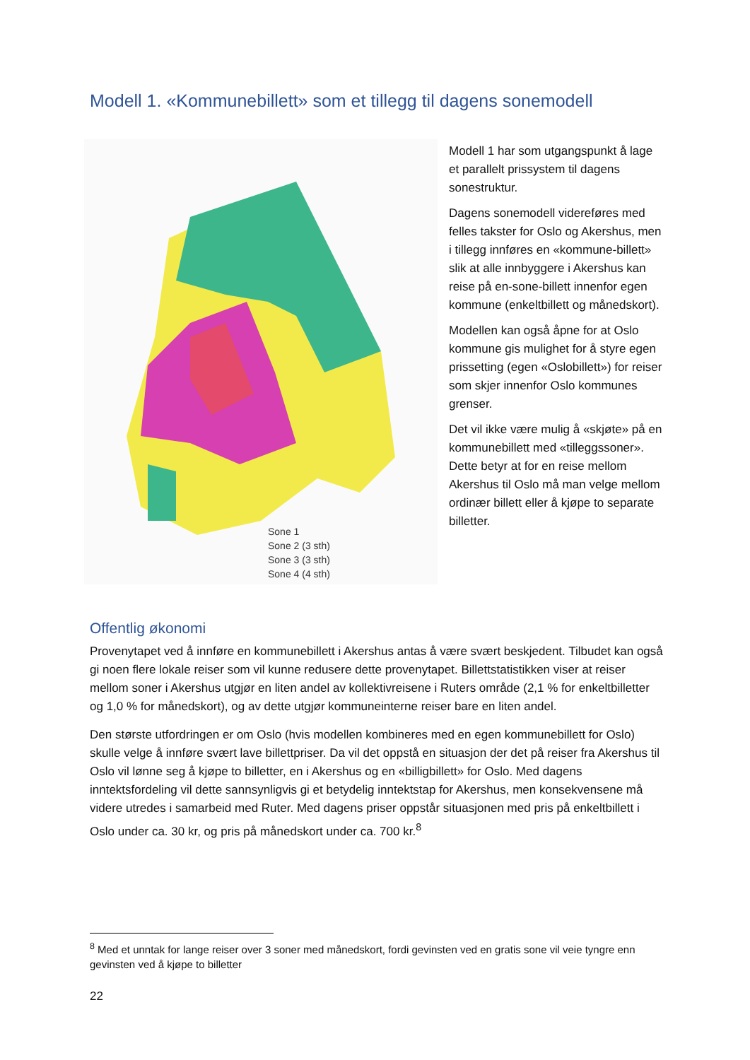Modell 1. «Kommunebillett» som et tillegg til dagens sonemodell
Sone 1
Sone 2 (3 sth)
Sone 3 (3 sth)
Sone 4 (4 sth)
Modell 1 har som utgangspunkt å lage et parallelt prissystem til dagens sonestruktur.
Dagens sonemodell videreføres med felles takster for Oslo og Akershus, men i tillegg innføres en «kommune-billett» slik at alle innbyggere i Akershus kan reise på en-sone-billett innenfor egen kommune (enkeltbillett og månedskort).
Modellen kan også åpne for at Oslo kommune gis mulighet for å styre egen prissetting (egen «Oslobillett») for reiser som skjer innenfor Oslo kommunes grenser.
Det vil ikke være mulig å «skjøte» på en kommunebillett med «tilleggssoner». Dette betyr at for en reise mellom Akershus til Oslo må man velge mellom ordinær billett eller å kjøpe to separate billetter.
Offentlig økonomi
Provenytapet ved å innføre en kommunebillett i Akershus antas å være svært beskjedent. Tilbudet kan også gi noen flere lokale reiser som vil kunne redusere dette provenytapet. Billettstatistikken viser at reiser mellom soner i Akershus utgjør en liten andel av kollektivreisene i Ruters område (2,1 % for enkeltbilletter og 1,0 % for månedskort), og av dette utgjør kommuneinterne reiser bare en liten andel.
Den største utfordringen er om Oslo (hvis modellen kombineres med en egen kommunebillett for Oslo) skulle velge å innføre svært lave billettpriser. Da vil det oppstå en situasjon der det på reiser fra Akershus til Oslo vil lønne seg å kjøpe to billetter, en i Akershus og en «billigbillett» for Oslo. Med dagens inntektsfordeling vil dette sannsynligvis gi et betydelig inntektstap for Akershus, men konsekvensene må videre utredes i samarbeid med Ruter. Med dagens priser oppstår situasjonen med pris på enkeltbillett i Oslo under ca. 30 kr, og pris på månedskort under ca. 700 kr.<sup>8</sup>
<sup>8</sup> Med et unntak for lange reiser over 3 soner med månedskort, fordi gevinsten ved en gratis sone vil veie tyngre enn gevinsten ved å kjøpe to billetter
22